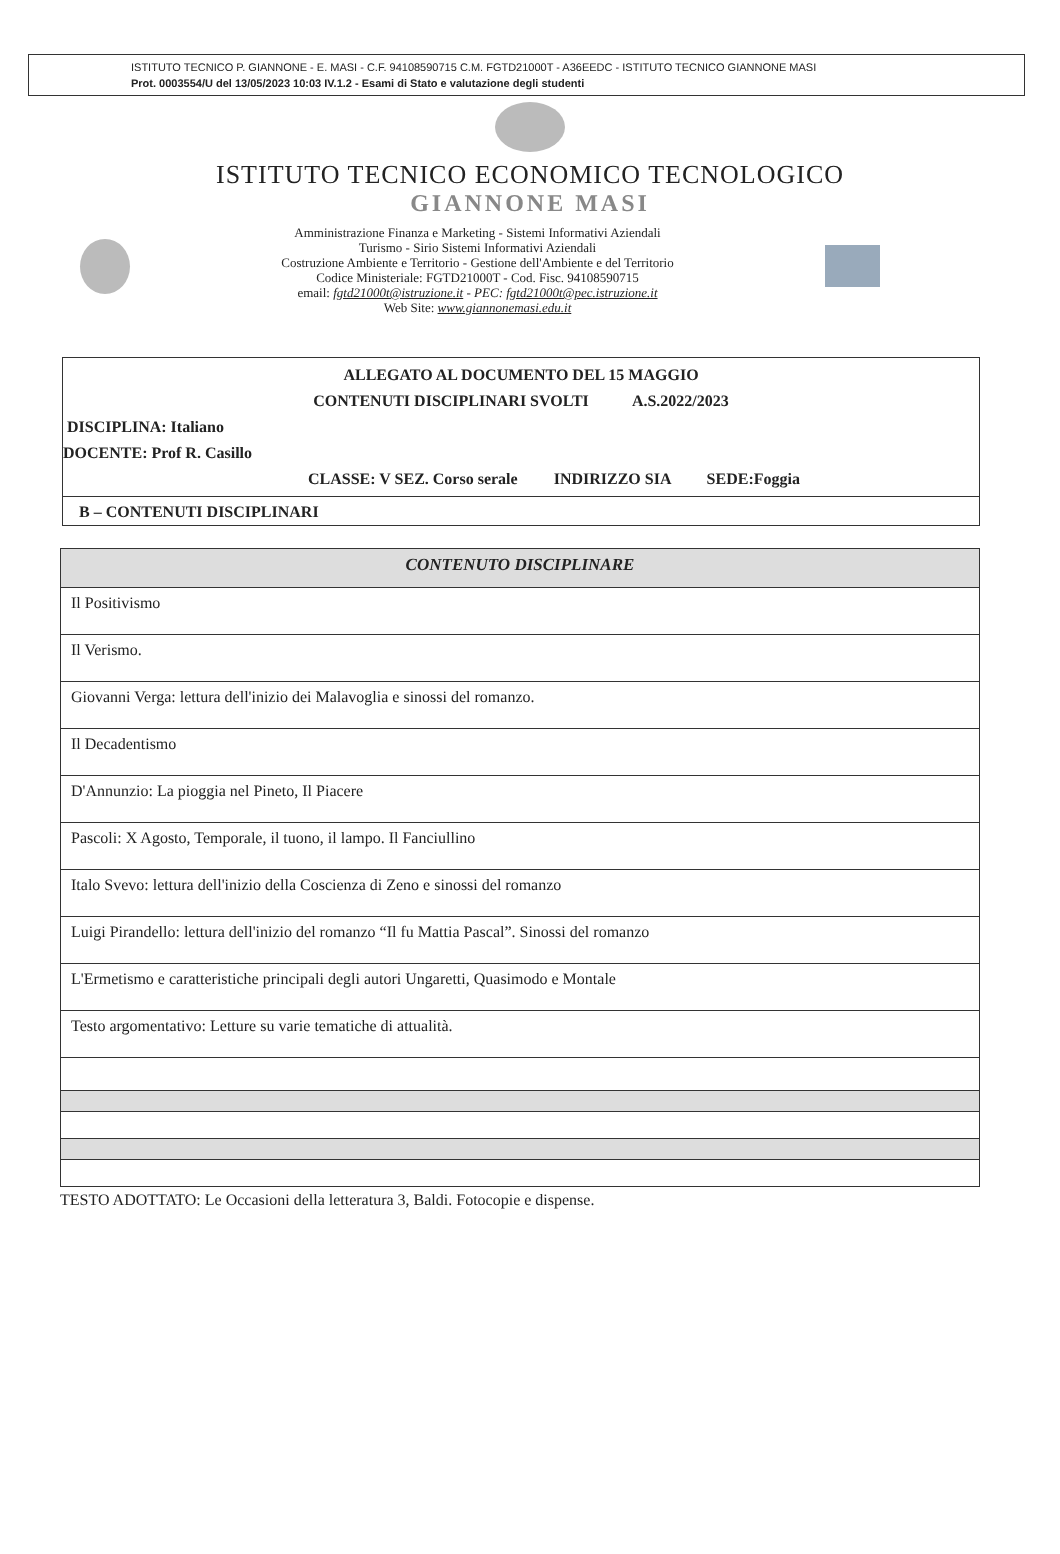ISTITUTO TECNICO P. GIANNONE - E. MASI - C.F. 94108590715 C.M. FGTD21000T - A36EEDC - ISTITUTO TECNICO GIANNONE MASI
Prot. 0003554/U del 13/05/2023 10:03 IV.1.2 - Esami di Stato e valutazione degli studenti
ISTITUTO TECNICO ECONOMICO TECNOLOGICO
GIANNONE MASI
Amministrazione Finanza e Marketing - Sistemi Informativi Aziendali
Turismo - Sirio Sistemi Informativi Aziendali
Costruzione Ambiente e Territorio - Gestione dell'Ambiente e del Territorio
Codice Ministeriale: FGTD21000T - Cod. Fisc. 94108590715
email: fgtd21000t@istruzione.it - PEC: fgtd21000t@pec.istruzione.it
Web Site: www.giannonemasi.edu.it
ALLEGATO AL DOCUMENTO DEL 15 MAGGIO
CONTENUTI DISCIPLINARI SVOLTI A.S.2022/2023
DISCIPLINA: Italiano
DOCENTE: Prof R. Casillo
CLASSE: V SEZ. Corso serale INDIRIZZO SIA SEDE:Foggia
B – CONTENUTI DISCIPLINARI
| CONTENUTO DISCIPLINARE |
| --- |
| Il Positivismo |
| Il Verismo. |
| Giovanni Verga: lettura dell'inizio dei Malavoglia e sinossi del romanzo. |
| Il Decadentismo |
| D'Annunzio: La pioggia nel Pineto, Il Piacere |
| Pascoli: X Agosto, Temporale, il tuono, il lampo. Il Fanciullino |
| Italo Svevo: lettura dell'inizio della Coscienza di Zeno e sinossi del romanzo |
| Luigi Pirandello: lettura dell'inizio del romanzo “Il fu Mattia Pascal”. Sinossi del romanzo |
| L'Ermetismo e caratteristiche principali degli autori Ungaretti, Quasimodo e Montale |
| Testo argomentativo: Letture su varie tematiche di attualità. |
TESTO ADOTTATO: Le Occasioni della letteratura 3, Baldi. Fotocopie e dispense.